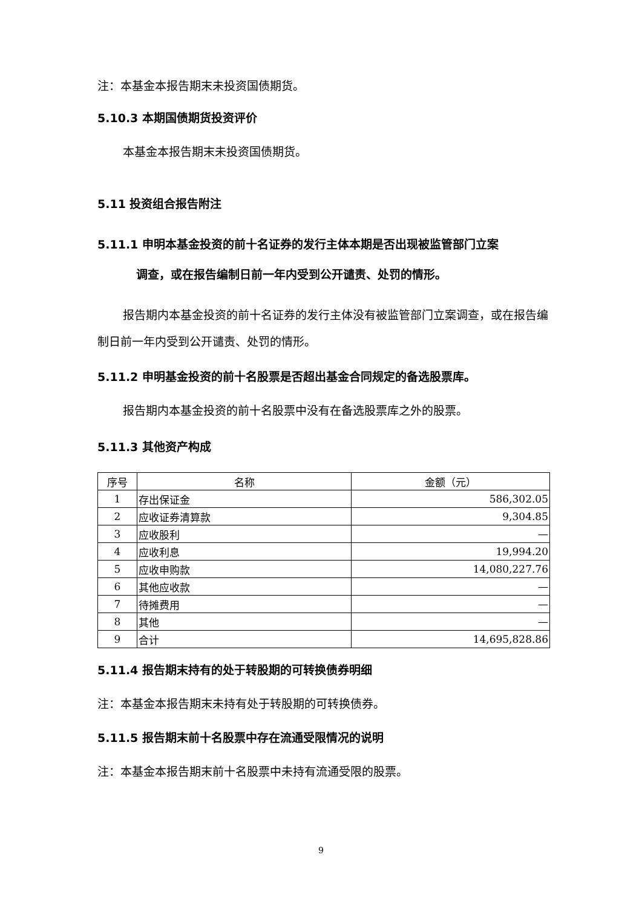注：本基金本报告期末未投资国债期货。
5.10.3 本期国债期货投资评价
本基金本报告期末未投资国债期货。
5.11 投资组合报告附注
5.11.1 申明本基金投资的前十名证券的发行主体本期是否出现被监管部门立案
调查，或在报告编制日前一年内受到公开谴责、处罚的情形。
报告期内本基金投资的前十名证券的发行主体没有被监管部门立案调查，或在报告编制日前一年内受到公开谴责、处罚的情形。
5.11.2 申明基金投资的前十名股票是否超出基金合同规定的备选股票库。
报告期内本基金投资的前十名股票中没有在备选股票库之外的股票。
5.11.3 其他资产构成
| 序号 | 名称 | 金额（元） |
| --- | --- | --- |
| 1 | 存出保证金 | 586,302.05 |
| 2 | 应收证券清算款 | 9,304.85 |
| 3 | 应收股利 | — |
| 4 | 应收利息 | 19,994.20 |
| 5 | 应收申购款 | 14,080,227.76 |
| 6 | 其他应收款 | — |
| 7 | 待摊费用 | — |
| 8 | 其他 | — |
| 9 | 合计 | 14,695,828.86 |
5.11.4 报告期末持有的处于转股期的可转换债券明细
注：本基金本报告期末未持有处于转股期的可转换债券。
5.11.5 报告期末前十名股票中存在流通受限情况的说明
注：本基金本报告期末前十名股票中未持有流通受限的股票。
9